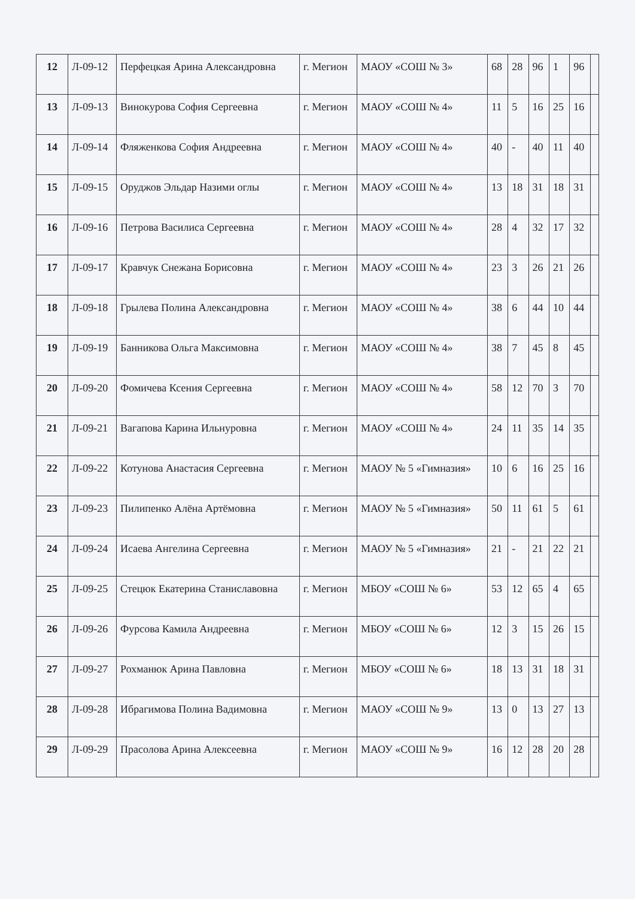| 12 | Л-09-12 | Перфецкая Арина Александровна | г. Мегион | МАОУ «СОШ № 3» | 68 | 28 | 96 | 1 | 96 | |
| 13 | Л-09-13 | Винокурова София Сергеевна | г. Мегион | МАОУ «СОШ № 4» | 11 | 5 | 16 | 25 | 16 | |
| 14 | Л-09-14 | Фляженкова София Андреевна | г. Мегион | МАОУ «СОШ № 4» | 40 | - | 40 | 11 | 40 | |
| 15 | Л-09-15 | Оруджов Эльдар Назими оглы | г. Мегион | МАОУ «СОШ № 4» | 13 | 18 | 31 | 18 | 31 | |
| 16 | Л-09-16 | Петрова Василиса Сергеевна | г. Мегион | МАОУ «СОШ № 4» | 28 | 4 | 32 | 17 | 32 | |
| 17 | Л-09-17 | Кравчук Снежана Борисовна | г. Мегион | МАОУ «СОШ № 4» | 23 | 3 | 26 | 21 | 26 | |
| 18 | Л-09-18 | Грылева Полина Александровна | г. Мегион | МАОУ «СОШ № 4» | 38 | 6 | 44 | 10 | 44 | |
| 19 | Л-09-19 | Банникова Ольга Максимовна | г. Мегион | МАОУ «СОШ № 4» | 38 | 7 | 45 | 8 | 45 | |
| 20 | Л-09-20 | Фомичева Ксения Сергеевна | г. Мегион | МАОУ «СОШ № 4» | 58 | 12 | 70 | 3 | 70 | |
| 21 | Л-09-21 | Вагапова Карина Ильнуровна | г. Мегион | МАОУ «СОШ № 4» | 24 | 11 | 35 | 14 | 35 | |
| 22 | Л-09-22 | Котунова Анастасия Сергеевна | г. Мегион | МАОУ № 5 «Гимназия» | 10 | 6 | 16 | 25 | 16 | |
| 23 | Л-09-23 | Пилипенко Алёна Артёмовна | г. Мегион | МАОУ № 5 «Гимназия» | 50 | 11 | 61 | 5 | 61 | |
| 24 | Л-09-24 | Исаева Ангелина Сергеевна | г. Мегион | МАОУ № 5 «Гимназия» | 21 | - | 21 | 22 | 21 | |
| 25 | Л-09-25 | Стецюк Екатерина Станиславовна | г. Мегион | МБОУ «СОШ № 6» | 53 | 12 | 65 | 4 | 65 | |
| 26 | Л-09-26 | Фурсова Камила Андреевна | г. Мегион | МБОУ «СОШ № 6» | 12 | 3 | 15 | 26 | 15 | |
| 27 | Л-09-27 | Рохманюк Арина Павловна | г. Мегион | МБОУ «СОШ № 6» | 18 | 13 | 31 | 18 | 31 | |
| 28 | Л-09-28 | Ибрагимова Полина Вадимовна | г. Мегион | МАОУ «СОШ № 9» | 13 | 0 | 13 | 27 | 13 | |
| 29 | Л-09-29 | Прасолова Арина Алексеевна | г. Мегион | МАОУ «СОШ № 9» | 16 | 12 | 28 | 20 | 28 | |